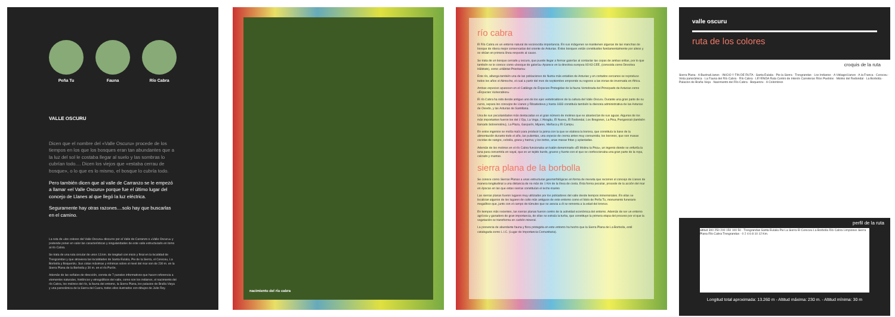Peña Tu Fauna Río Cabra
VALLE OSCURU
Dicen que el nombre del «Valle Oscuru» procede de los tiempos en los que los bosques eran tan abundantes que a la luz del sol le costaba llegar al suelo y las sombras lo cubrían todo.... Dicen los viejos que «estaba cerrau de bosque», o lo que es lo mismo, el bosque lo cubría todo.
Pero también dicen que al valle de Carranzo se le empezó a llamar «el Valle Oscuru» porque fue el último lugar del concejo de Llanes al que llegó la luz eléctrica.
Seguramente hay otras razones....solo hay que buscarlas en el camino.
La ruta de «los colores del Valle Oscuru» discurre por el Valle de Carranzo o «Valle Oscuru» y pretende poner en valor las características y singularidades de este valle estructurado en torno al río Cabra.
Se trata de una ruta circular de unos 13.km. de longitud con inicio y final en la localidad de Tresgrandas y que atraviesa las localidades de Santa Eulalia, Pie de la Sierra, el Cereceu, La Borbolla y Boquerizu. Sus cotas máximas y mínimas sobre el nivel del mar son de 230 m. en la Sierra Plana de la Borbolla y 30 m. en el río Purón.
Además de las señales de dirección, consta de 7 paneles informativos que hacen referencia a elementos naturales, históricos y etnográficos del valle, como son los indianos, el nacimiento del río Cabra, los molinos del río, la fauna del entorno, la Sierra Plana, los palacios de Braña Vieya y una panorámica de la Sierra del Cuera, todos ellos ilustrados con dibujos de Julio Rey.
nacimiento del río cabra
río cabra
El Río Cabra es un entorno natural de reconocida importancia. En sus márgenes se mantienen algunas de las manchas de bosque de ribera mejor conservadas del oriente de Asturias. Estos bosques están constituidos fundamentalmente por alisos y se sitúan en primera línea respecto al cauce.
Se trata de un bosque cerrado y oscuro, que puede llegar a formar galerías al contactar las copas de ambas orillas, por lo que también se le conoce como «bosque de galería» Aparece en la directiva europea 92/43 CEE, (conocida como Directiva Hábitats), como «Hábitat Prioritario»
Este río, alberga también una de las poblaciones de Nutria más estables de Asturias y en cortados cercanos se reproduce todos los años el Alimoche, el cual a partir del mes de septiembre emprende su regreso a las zonas de invernada en África.
Ambas especies aparecen en el Catálogo de Especies Protegidas de la fauna Vertebrada del Principado de Asturias como «Especies Vulnerables»
El río Cabra ha sido desde antiguo uno de los ejes vertebradores de la cultura del Valle Oscuru. Durante una gran parte de su curso, separa los concejos de Llanes y Ribadedeva y hasta 1833 constituía también la divisoria administrativa de las Asturias de Oviedo, y las Asturias de Santillana.
Una de sus peculiaridades más destacadas es el gran número de molinos que se abastecían de sus aguas. Algunos de los más importantes fueron los del L'Oju, La Vega, L'Abogáu, El Nuevu, El Redondal, Los Bregones, La Pisa, Perigonzali (también llamado Sobremolinu), La Plaza, Gasparín, Mijares, Meñaca y El Campu.
En estos ingenios se molía maíz para producir la jarina con la que se elabora la borona, que constituía la base de la alimentación durante todo el año, las pulientas, una especie de crema antes muy consumida; los boronos, que son masas cocidas de sangre, cebolla, grasa y harina; y los tortos, unas masas fritas y aplastadas.
Además de los molinos en el río Cabra funcionaba un batán denominado «El Molinu la Pisa», un ingenio donde se enfurtía la lana para convertirla en sayal, que es un tejido burdo, grueso y fuerte con el que se confeccionaba una gran parte de la ropa, calzado y mantas.
sierra plana de la borbolla
Se conoce como Sierras Planas a unas estructuras geomorfológicas en forma de meseta que recorren el concejo de Llanes de manera longitudinal a una distancia de no más de 1 Km de la línea de costa. Esta forma peculiar, procede de la acción del mar en épocas en las que estas sierras constituían el lecho marino
Las sierras planas fueron lugares muy utilizados por los pobladores del valle desde tiempos inmemoriales. En ellas se localizan algunos de los lugares de culto más antiguos de este entorno como el Ídolo de Peña Tu, monumento funerario megalítico que, junto con el campo de túmulos que se asocia a él se remonta a la edad del bronce.
En tiempos más recientes, las sierras planas fueron centro de la actividad económica del entorno. Además de ser un entorno agrícola y ganadero de gran importancia, de ellas se extraía la turba, que constituye la primera etapa del proceso por el que la vegetación se transforma en carbón mineral.
La presencia de abundante fauna y flora protegida en este entorno ha hecho que la Sierra Plana de La Borbolla, esté catalogada como L.I.C. (Lugar de Importancia Comunitaria).
valle oscuru
ruta de los colores
croquis de la ruta
Sierra Plana · A Buelna/Llanes · INICIO Y FIN DE RUTA · Santa Eulalia · Pie la Sierra · Tresgrandas · Los Indianos · A Vidiago/Llanes · A la Franca · Cereceu · Vista panorámica · La Fauna del Río Cabra · Río Cabra · LEYENDA Ruta Centro de Interés Carreteras Ríos Pueblos · Molino del Redondal · La Borbolla · Palacios de Braña Vieja · Nacimiento del Río Cabra · Boquerizu · A Colombres
perfil de la ruta
altitud 300 250 200 150 100 50 · Tresgrandas Santa Eulalia Pie La Sierra El Cereceu La Borbolla Río Cabra Limpiones Sierra Plana Río Cabra Tresgrandas · 0 2 4 6 8 10 12 Km.
Longitud total aproximada: 13.260 m - Altitud máxima: 230 m. - Altitud mínima: 30 m